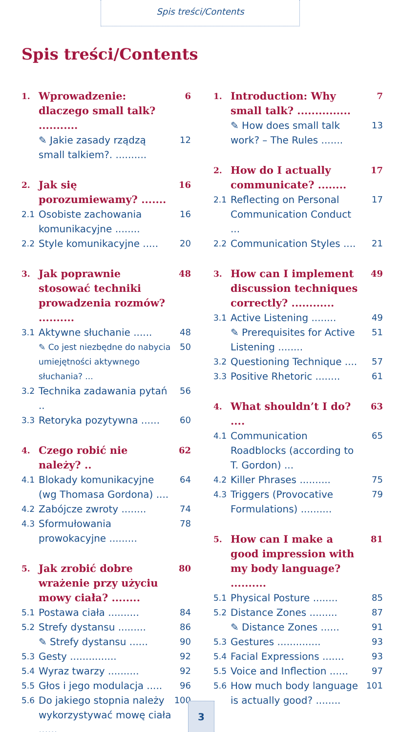Spis treści/Contents
Spis treści/Contents
1.
Wprowadzenie: dlaczego small talk? ...........
6
✎ Jakie zasady rządzą small talkiem?. ..........
12
2.
Jak się porozumiewamy? .......
16
2.1
Osobiste zachowania komunikacyjne ........
16
2.2
Style komunikacyjne ..... 20
3.
Jak poprawnie stosować techniki prowadzenia rozmów? ..........
48
3.1
Aktywne słuchanie ...... 48
✎ Co jest niezbędne do nabycia umiejętności aktywnego słuchania? ...
50
3.2
Technika zadawania pytań .. 56
3.3
Retoryka pozytywna ...... 60
4.
Czego robić nie należy? ..
62
4.1
Blokady komunikacyjne (wg Thomasa Gordona) ....
64
4.2
Zabójcze zwroty ........ 74
4.3
Sformułowania prowokacyjne .........
78
5.
Jak zrobić dobre wrażenie przy użyciu mowy ciała? ........
80
5.1
Postawa ciała .......... 84
5.2
Strefy dystansu ......... 86
✎ Strefy dystansu ...... 90
5.3
Gesty ............... 92
5.4
Wyraz twarzy .......... 92
5.5
Głos i jego modulacja ..... 96
5.6
Do jakiego stopnia należy wykorzystywać mowę ciała ......
100
1.
Introduction: Why small talk? ...............
7
✎ How does small talk work? – The Rules .......
13
2.
How do I actually communicate? ........
17
2.1
Reflecting on Personal Communication Conduct ...
17
2.2
Communication Styles .... 21
3.
How can I implement discussion techniques correctly? ............
49
3.1
Active Listening ........ 49
✎ Prerequisites for Active Listening ........
51
3.2
Questioning Technique .... 57
3.3
Positive Rhetoric ........ 61
4.
What shouldn’t I do? ....
63
4.1
Communication Roadblocks (according to T. Gordon) ...
65
4.2
Killer Phrases .......... 75
4.3
Triggers (Provocative Formulations) ..........
79
5.
How can I make a good impression with my body language? ..........
81
5.1
Physical Posture ........ 85
5.2
Distance Zones ......... 87
✎ Distance Zones ...... 91
5.3
Gestures .............. 93
5.4
Facial Expressions ....... 93
5.5
Voice and Inflection ...... 97
5.6
How much body language is actually good? ........
101
3